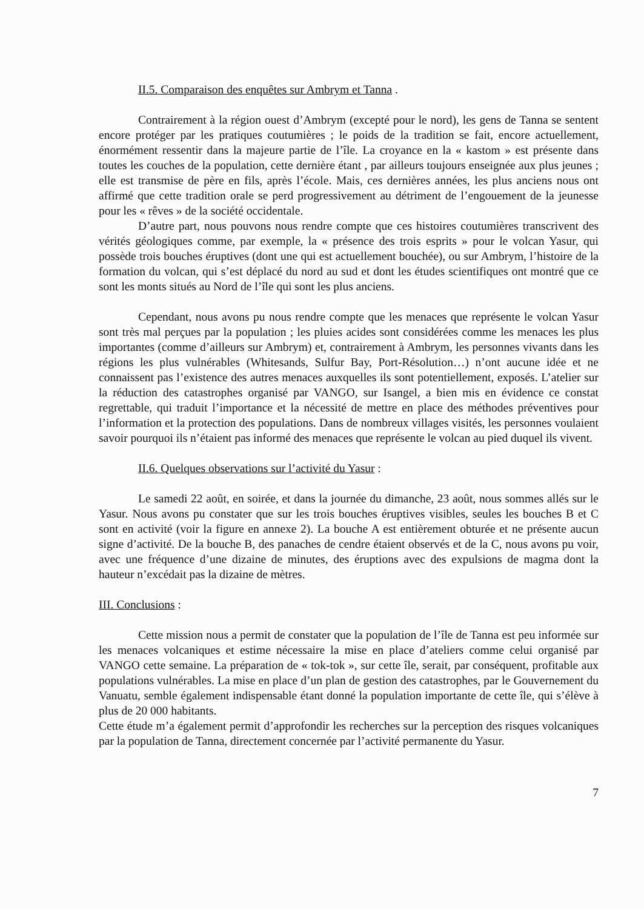II.5. Comparaison des enquêtes sur Ambrym et Tanna .
Contrairement à la région ouest d’Ambrym (excepté pour le nord), les gens de Tanna se sentent encore protéger par les pratiques coutumières ; le poids de la tradition se fait, encore actuellement, énormément ressentir dans la majeure partie de l’île. La croyance en la « kastom » est présente dans toutes les couches de la population, cette dernière étant , par ailleurs toujours enseignée aux plus jeunes ; elle est transmise de père en fils, après l’école. Mais, ces dernières années, les plus anciens nous ont affirmé que cette tradition orale se perd progressivement au détriment de l’engouement de la jeunesse pour les « rêves » de la société occidentale.
D’autre part, nous pouvons nous rendre compte que ces histoires coutumières transcrivent des vérités géologiques comme, par exemple, la « présence des trois esprits » pour le volcan Yasur, qui possède trois bouches éruptives (dont une qui est actuellement bouchée), ou sur Ambrym, l’histoire de la formation du volcan, qui s’est déplacé du nord au sud et dont les études scientifiques ont montré que ce sont les monts situés au Nord de l’île qui sont les plus anciens.
Cependant, nous avons pu nous rendre compte que les menaces que représente le volcan Yasur sont très mal perçues par la population ; les pluies acides sont considérées comme les menaces les plus importantes (comme d’ailleurs sur Ambrym) et, contrairement à Ambrym, les personnes vivants dans les régions les plus vulnérables (Whitesands, Sulfur Bay, Port-Résolution…) n’ont aucune idée et ne connaissent pas l’existence des autres menaces auxquelles ils sont potentiellement, exposés. L’atelier sur la réduction des catastrophes organisé par VANGO, sur Isangel, a bien mis en évidence ce constat regrettable, qui traduit l’importance et la nécessité de mettre en place des méthodes préventives pour l’information et la protection des populations. Dans de nombreux villages visités, les personnes voulaient savoir pourquoi ils n’étaient pas informé des menaces que représente le volcan au pied duquel ils vivent.
II.6. Quelques observations sur l’activité du Yasur :
Le samedi 22 août, en soirée, et dans la journée du dimanche, 23 août, nous sommes allés sur le Yasur. Nous avons pu constater que sur les trois bouches éruptives visibles, seules les bouches B et C sont en activité (voir la figure en annexe 2). La bouche A est entièrement obturée et ne présente aucun signe d’activité. De la bouche B, des panaches de cendre étaient observés et de la C, nous avons pu voir, avec une fréquence d’une dizaine de minutes, des éruptions avec des expulsions de magma dont la hauteur n’excédait pas la dizaine de mètres.
III. Conclusions :
Cette mission nous a permit de constater que la population de l’île de Tanna est peu informée sur les menaces volcaniques et estime nécessaire la mise en place d’ateliers comme celui organisé par VANGO cette semaine. La préparation de « tok-tok », sur cette île, serait, par conséquent, profitable aux populations vulnérables. La mise en place d’un plan de gestion des catastrophes, par le Gouvernement du Vanuatu, semble également indispensable étant donné la population importante de cette île, qui s’élève à plus de 20 000 habitants.
Cette étude m’a également permit d’approfondir les recherches sur la perception des risques volcaniques par la population de Tanna, directement concernée par l’activité permanente du Yasur.
7